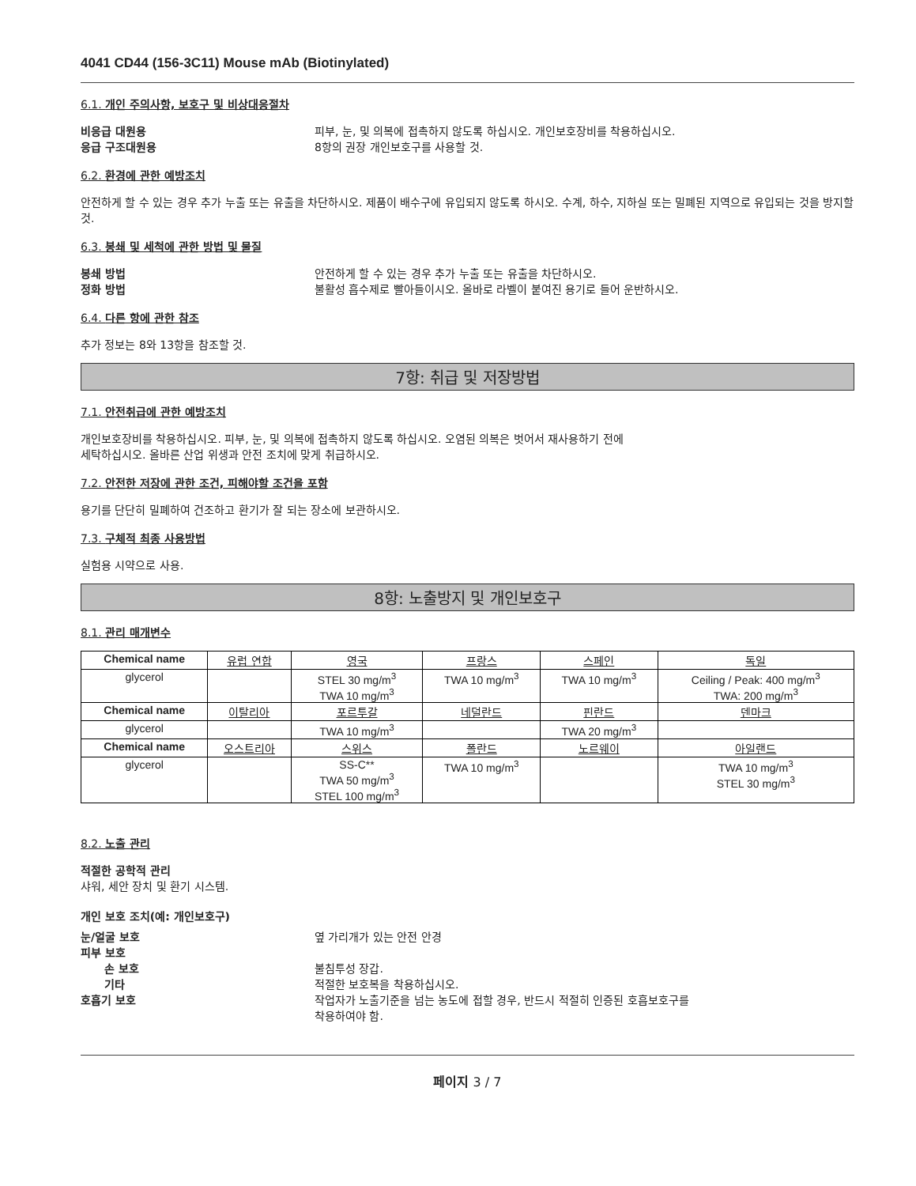4041 CD44 (156-3C11) Mouse mAb (Biotinylated)
6.1. 개인 주의사항, 보호구 및 비상대응절차
비응급 대원용 피부, 눈, 및 의복에 접촉하지 않도록 하십시오. 개인보호장비를 착용하십시오.
응급 구조대원용 8항의 권장 개인보호구를 사용할 것.
6.2. 환경에 관한 예방조치
안전하게 할 수 있는 경우 추가 누출 또는 유출을 차단하시오. 제품이 배수구에 유입되지 않도록 하시오. 수계, 하수, 지하실 또는 밀폐된 지역으로 유입되는 것을 방지할 것.
6.3. 봉쇄 및 세척에 관한 방법 및 물질
봉쇄 방법 안전하게 할 수 있는 경우 추가 누출 또는 유출을 차단하시오.
정화 방법 불활성 흡수제로 빨아들이시오. 올바로 라벨이 붙여진 용기로 들어 운반하시오.
6.4. 다른 항에 관한 참조
추가 정보는 8와 13항을 참조할 것.
7항: 취급 및 저장방법
7.1. 안전취급에 관한 예방조치
개인보호장비를 착용하십시오. 피부, 눈, 및 의복에 접촉하지 않도록 하십시오. 오염된 의복은 벗어서 재사용하기 전에
세탁하십시오. 올바른 산업 위생과 안전 조치에 맞게 취급하시오.
7.2. 안전한 저장에 관한 조건, 피해야할 조건을 포함
용기를 단단히 밀폐하여 건조하고 환기가 잘 되는 장소에 보관하시오.
7.3. 구체적 최종 사용방법
실험용 시약으로 사용.
8항: 노출방지 및 개인보호구
8.1. 관리 매개변수
| Chemical name | 유럽 연합 | 영국 | 프랑스 | 스페인 | 독일 |
| --- | --- | --- | --- | --- | --- |
| glycerol | | STEL 30 mg/m<sup>3</sup> TWA 10 mg/m<sup>3</sup> | TWA 10 mg/m<sup>3</sup> | TWA 10 mg/m<sup>3</sup> | Ceiling / Peak: 400 mg/m<sup>3</sup> TWA: 200 mg/m<sup>3</sup> |
| Chemical name | 이탈리아 | 포르투갈 | 네덜란드 | 핀란드 | 덴마크 |
| glycerol | | TWA 10 mg/m<sup>3</sup> | | TWA 20 mg/m<sup>3</sup> | |
| Chemical name | 오스트리아 | 스위스 | 폴란드 | 노르웨이 | 아일랜드 |
| glycerol | | SS-C** TWA 50 mg/m<sup>3</sup> STEL 100 mg/m<sup>3</sup> | TWA 10 mg/m<sup>3</sup> | | TWA 10 mg/m<sup>3</sup> STEL 30 mg/m<sup>3</sup> |
8.2. 노출 관리
적절한 공학적 관리
샤워, 세안 장치 및 환기 시스템.
개인 보호 조치(예: 개인보호구)
눈/얼굴 보호 옆 가리개가 있는 안전 안경
피부 보호
손 보호 불침투성 장갑.
기타 적절한 보호복을 착용하십시오.
호흡기 보호 작업자가 노출기준을 넘는 농도에 접할 경우, 반드시 적절히 인증된 호흡보호구를
착용하여야 함.
페이지 3 / 7